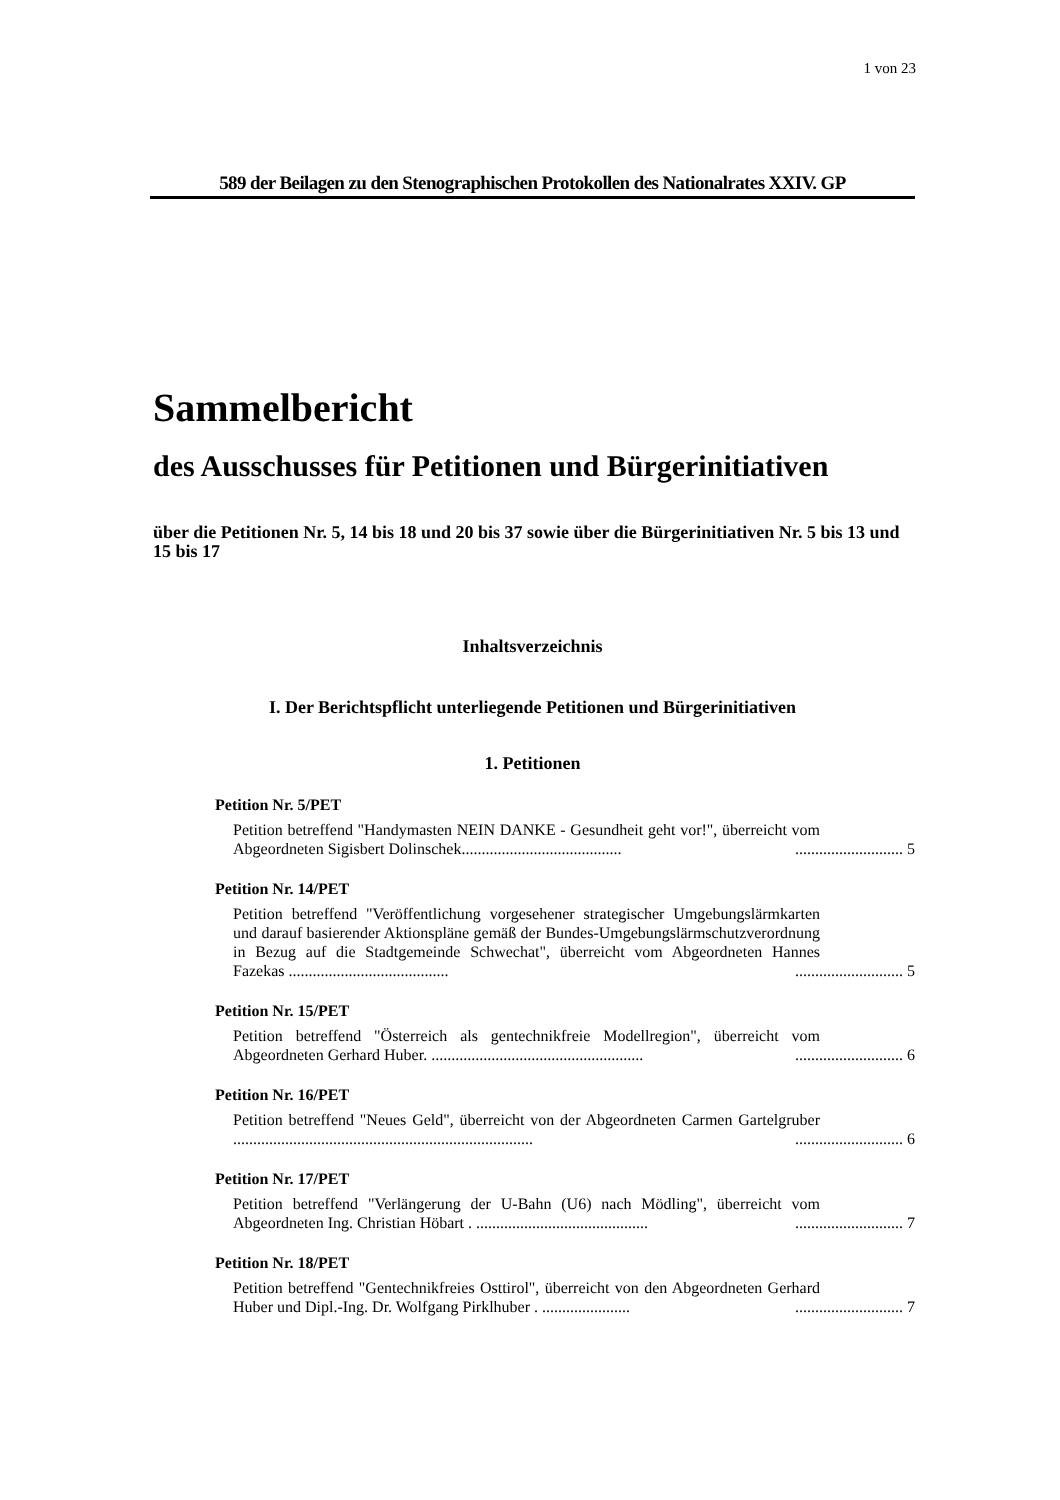1 von 23
589 der Beilagen zu den Stenographischen Protokollen des Nationalrates XXIV. GP
Sammelbericht
des Ausschusses für Petitionen und Bürgerinitiativen
über die Petitionen Nr. 5, 14 bis 18 und 20 bis 37 sowie über die Bürgerinitiativen Nr. 5 bis 13 und 15 bis 17
Inhaltsverzeichnis
I. Der Berichtspflicht unterliegende Petitionen und Bürgerinitiativen
1. Petitionen
Petition Nr. 5/PET
Petition betreffend "Handymasten NEIN DANKE - Gesundheit geht vor!", überreicht vom Abgeordneten Sigisbert Dolinschek........................................
........................... 5
Petition Nr. 14/PET
Petition betreffend "Veröffentlichung vorgesehener strategischer Umgebungslärmkarten und darauf basierender Aktionspläne gemäß der Bundes-Umgebungslärmschutzverordnung in Bezug auf die Stadtgemeinde Schwechat", überreicht vom Abgeordneten Hannes Fazekas ........................................
........................... 5
Petition Nr. 15/PET
Petition betreffend "Österreich als gentechnikfreie Modellregion", überreicht vom Abgeordneten Gerhard Huber. .....................................................
........................... 6
Petition Nr. 16/PET
Petition betreffend "Neues Geld", überreicht von der Abgeordneten Carmen Gartelgruber ...........................................................................
........................... 6
Petition Nr. 17/PET
Petition betreffend "Verlängerung der U-Bahn (U6) nach Mödling", überreicht vom Abgeordneten Ing. Christian Höbart . ...........................................
........................... 7
Petition Nr. 18/PET
Petition betreffend "Gentechnikfreies Osttirol", überreicht von den Abgeordneten Gerhard Huber und Dipl.-Ing. Dr. Wolfgang Pirklhuber . ......................
........................... 7